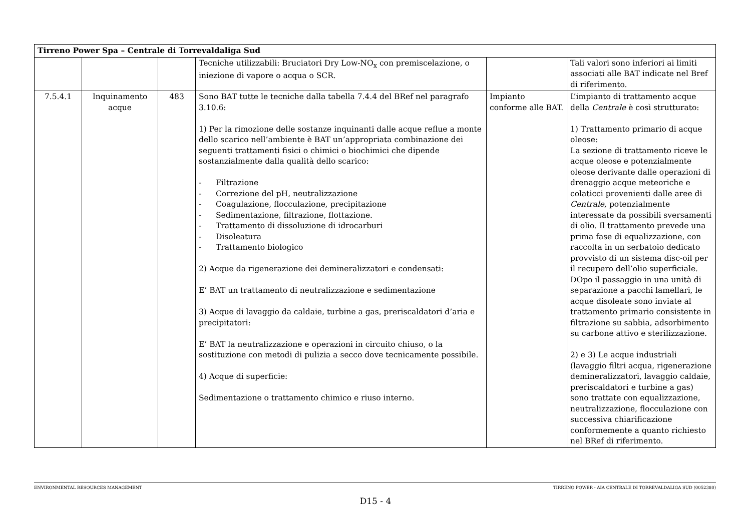| Tirreno Power Spa – Centrale di Torrevaldaliga Sud | | | | | |
| | | | Tecniche utilizzabili: Bruciatori Dry Low-NO<sub>x</sub> con premiscelazione, o iniezione di vapore o acqua o SCR. | | Tali valori sono inferiori ai limiti associati alle BAT indicate nel Bref di riferimento. |
| 7.5.4.1 | Inquinamento acque | 483 | Sono BAT tutte le tecniche dalla tabella 7.4.4 del BRef nel paragrafo 3.10.6: 1) Per la rimozione delle sostanze inquinanti dalle acque reflue a monte dello scarico nell’ambiente è BAT un’appropriata combinazione dei seguenti trattamenti fisici o chimici o biochimici che dipende sostanzialmente dalla qualità dello scarico: - Filtrazione - Correzione del pH, neutralizzazione - Coagulazione, flocculazione, precipitazione - Sedimentazione, filtrazione, flottazione. - Trattamento di dissoluzione di idrocarburi - Disoleatura - Trattamento biologico 2) Acque da rigenerazione dei demineralizzatori e condensati: E’ BAT un trattamento di neutralizzazione e sedimentazione 3) Acque di lavaggio da caldaie, turbine a gas, preriscaldatori d’aria e precipitatori: E’ BAT la neutralizzazione e operazioni in circuito chiuso, o la sostituzione con metodi di pulizia a secco dove tecnicamente possibile. 4) Acque di superficie: Sedimentazione o trattamento chimico e riuso interno. | Impianto conforme alle BAT. | L’impianto di trattamento acque della Centrale è così strutturato: 1) Trattamento primario di acque oleose: La sezione di trattamento riceve le acque oleose e potenzialmente oleose derivante dalle operazioni di drenaggio acque meteoriche e colaticci provenienti dalle aree di Centrale , potenzialmente interessate da possibili sversamenti di olio. Il trattamento prevede una prima fase di equalizzazione, con raccolta in un serbatoio dedicato provvisto di un sistema disc-oil per il recupero dell’olio superficiale. DOpo il passaggio in una unità di separazione a pacchi lamellari, le acque disoleate sono inviate al trattamento primario consistente in filtrazione su sabbia, adsorbimento su carbone attivo e sterilizzazione. 2) e 3) Le acque industriali (lavaggio filtri acqua, rigenerazione demineralizzatori, lavaggio caldaie, preriscaldatori e turbine a gas) sono trattate con equalizzazione, neutralizzazione, flocculazione con successiva chiarificazione conformemente a quanto richiesto nel BRef di riferimento. |
ENVIRONMENTAL RESOURCES MANAGEMENT TIRRENO POWER - AIA CENTRALE DI TORREVALDALIGA SUD (0052380)
D15 - 4